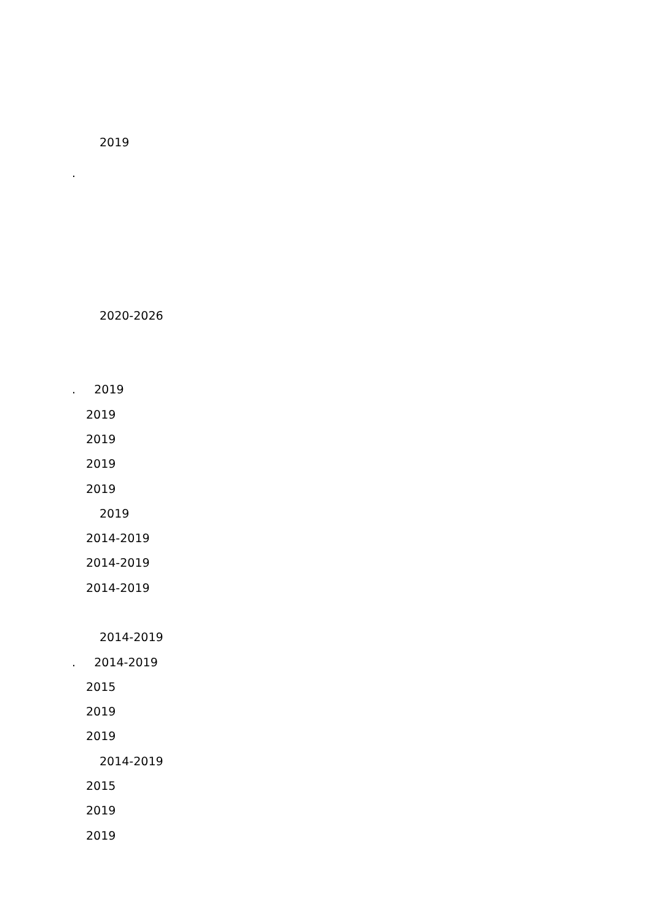2019
.
2020-2026
. 2019
2019
2019
2019
2019
2019
2014-2019
2014-2019
2014-2019
2014-2019
. 2014-2019
2015
2019
2019
2014-2019
2015
2019
2019